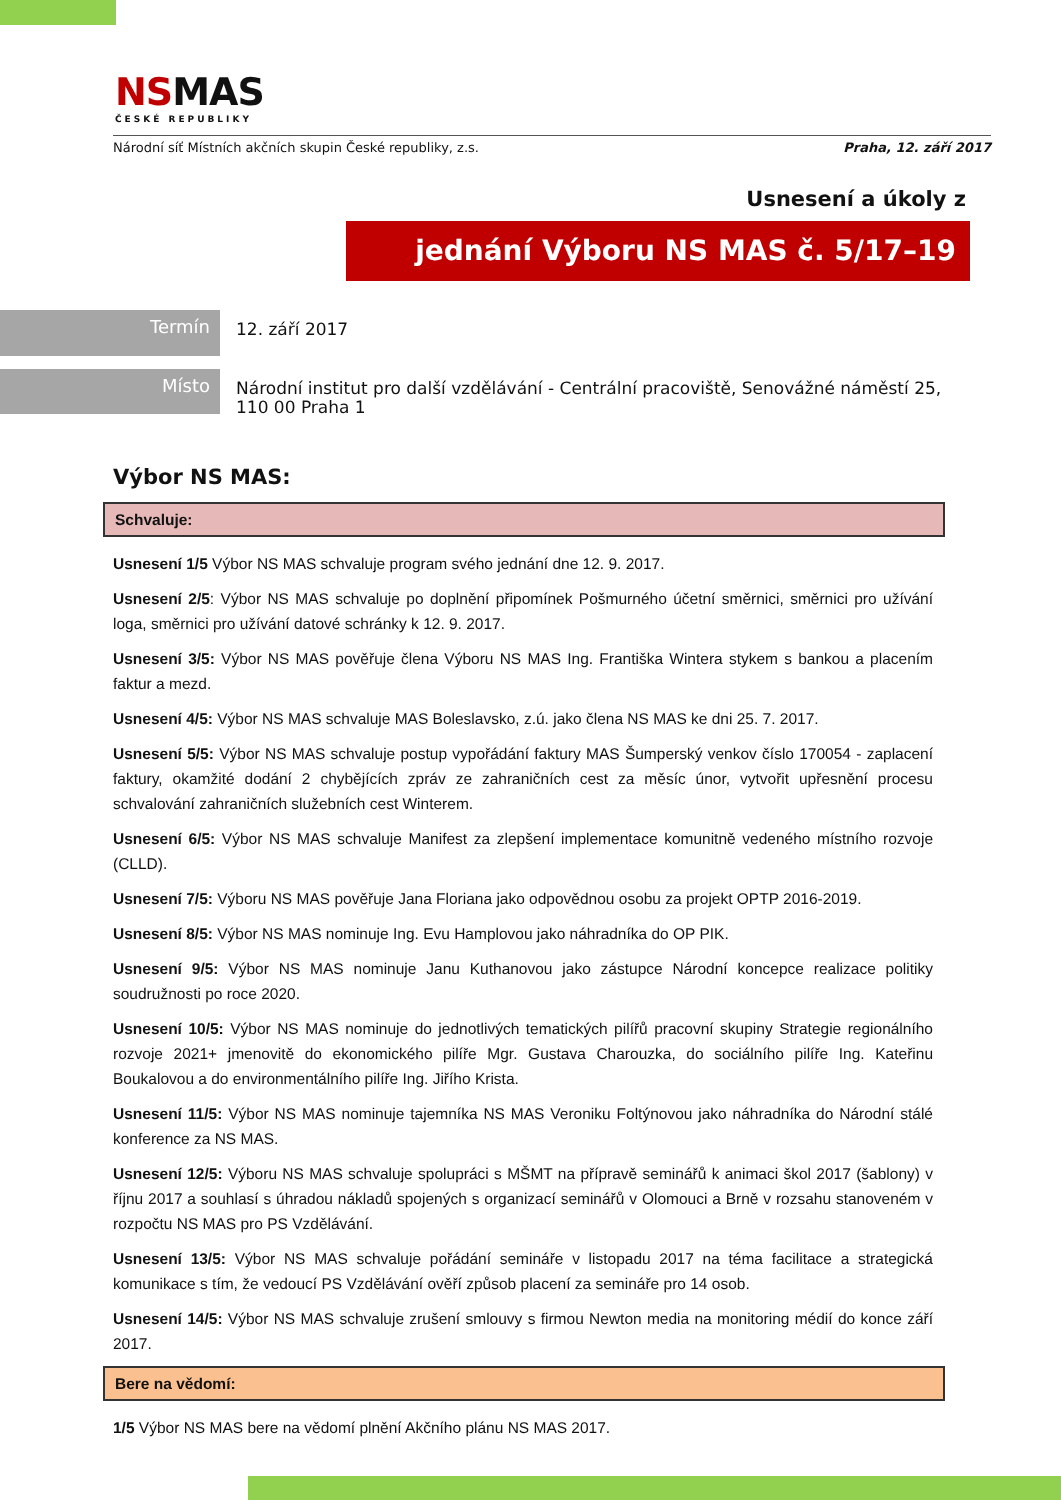NSMAS
ČESKÉ REPUBLIKY
Národní síť Místních akčních skupin České republiky, z.s. Praha, 12. září 2017
Usnesení a úkoly z
jednání Výboru NS MAS č. 5/17–19
Termín
12. září 2017
Místo
Národní institut pro další vzdělávání - Centrální pracoviště, Senovážné náměstí 25,
110 00 Praha 1
Výbor NS MAS:
Schvaluje:
Usnesení 1/5 Výbor NS MAS schvaluje program svého jednání dne 12. 9. 2017.
Usnesení 2/5: Výbor NS MAS schvaluje po doplnění připomínek Pošmurného účetní směrnici, směrnici pro užívání loga, směrnici pro užívání datové schránky k 12. 9. 2017.
Usnesení 3/5: Výbor NS MAS pověřuje člena Výboru NS MAS Ing. Františka Wintera stykem s bankou a placením faktur a mezd.
Usnesení 4/5: Výbor NS MAS schvaluje MAS Boleslavsko, z.ú. jako člena NS MAS ke dni 25. 7. 2017.
Usnesení 5/5: Výbor NS MAS schvaluje postup vypořádání faktury MAS Šumperský venkov číslo 170054 - zaplacení faktury, okamžité dodání 2 chybějících zpráv ze zahraničních cest za měsíc únor, vytvořit upřesnění procesu schvalování zahraničních služebních cest Winterem.
Usnesení 6/5: Výbor NS MAS schvaluje Manifest za zlepšení implementace komunitně vedeného místního rozvoje (CLLD).
Usnesení 7/5: Výboru NS MAS pověřuje Jana Floriana jako odpovědnou osobu za projekt OPTP 2016-2019.
Usnesení 8/5: Výbor NS MAS nominuje Ing. Evu Hamplovou jako náhradníka do OP PIK.
Usnesení 9/5: Výbor NS MAS nominuje Janu Kuthanovou jako zástupce Národní koncepce realizace politiky soudružnosti po roce 2020.
Usnesení 10/5: Výbor NS MAS nominuje do jednotlivých tematických pilířů pracovní skupiny Strategie regionálního rozvoje 2021+ jmenovitě do ekonomického pilíře Mgr. Gustava Charouzka, do sociálního pilíře Ing. Kateřinu Boukalovou a do environmentálního pilíře Ing. Jiřího Krista.
Usnesení 11/5: Výbor NS MAS nominuje tajemníka NS MAS Veroniku Foltýnovou jako náhradníka do Národní stálé konference za NS MAS.
Usnesení 12/5: Výboru NS MAS schvaluje spolupráci s MŠMT na přípravě seminářů k animaci škol 2017 (šablony) v říjnu 2017 a souhlasí s úhradou nákladů spojených s organizací seminářů v Olomouci a Brně v rozsahu stanoveném v rozpočtu NS MAS pro PS Vzdělávání.
Usnesení 13/5: Výbor NS MAS schvaluje pořádání semináře v listopadu 2017 na téma facilitace a strategická komunikace s tím, že vedoucí PS Vzdělávání ověří způsob placení za semináře pro 14 osob.
Usnesení 14/5: Výbor NS MAS schvaluje zrušení smlouvy s firmou Newton media na monitoring médií do konce září 2017.
Bere na vědomí:
1/5 Výbor NS MAS bere na vědomí plnění Akčního plánu NS MAS 2017.